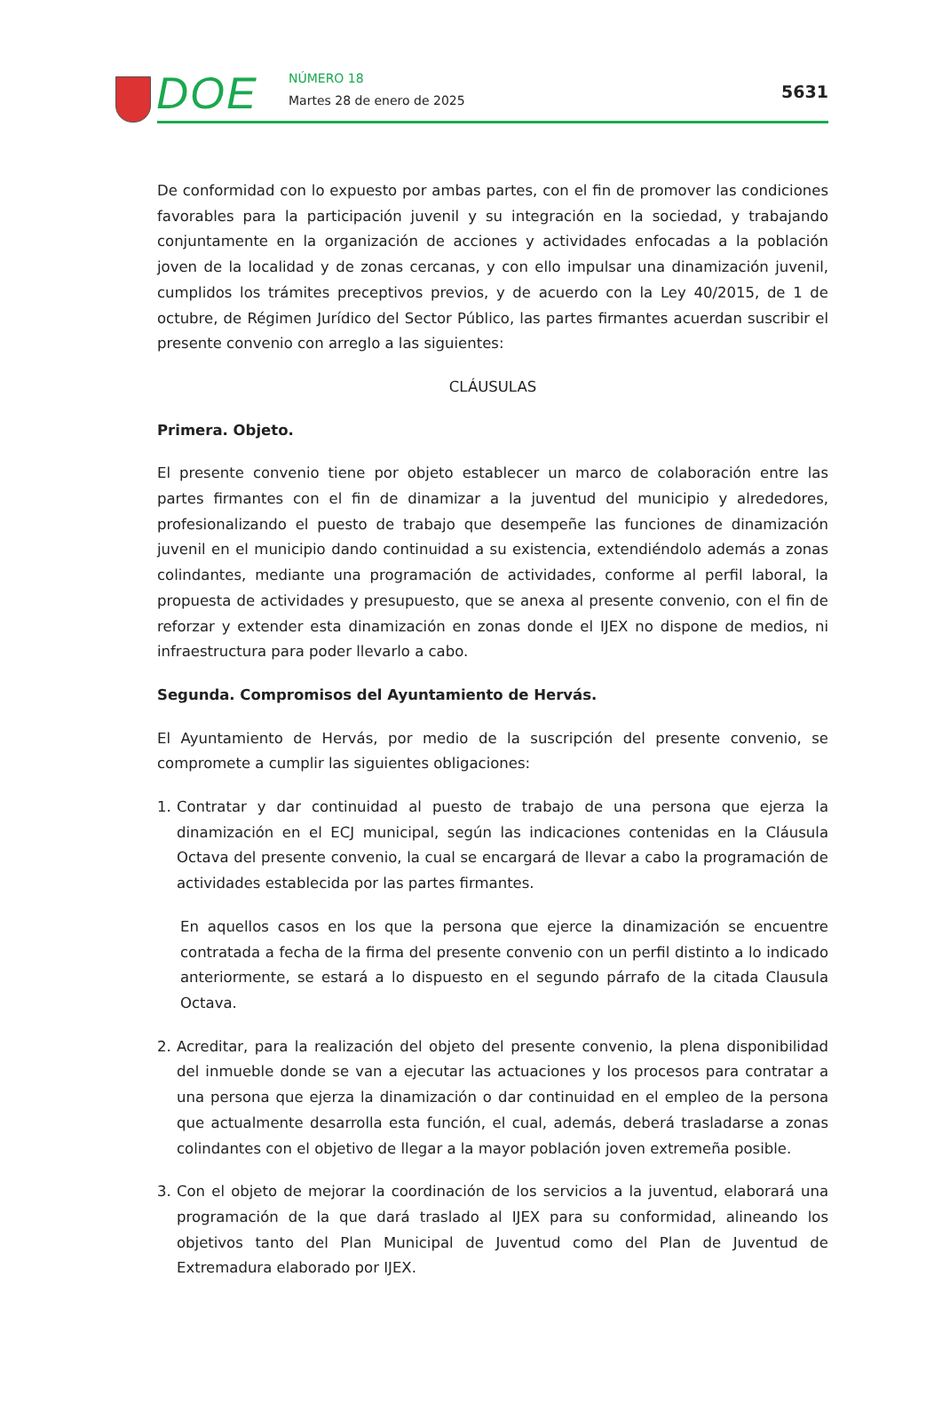DOE NÚMERO 18
Martes 28 de enero de 2025 5631
De conformidad con lo expuesto por ambas partes, con el fin de promover las condiciones favorables para la participación juvenil y su integración en la sociedad, y trabajando conjuntamente en la organización de acciones y actividades enfocadas a la población joven de la localidad y de zonas cercanas, y con ello impulsar una dinamización juvenil, cumplidos los trámites preceptivos previos, y de acuerdo con la Ley 40/2015, de 1 de octubre, de Régimen Jurídico del Sector Público, las partes firmantes acuerdan suscribir el presente convenio con arreglo a las siguientes:
CLÁUSULAS
Primera. Objeto.
El presente convenio tiene por objeto establecer un marco de colaboración entre las partes firmantes con el fin de dinamizar a la juventud del municipio y alrededores, profesionalizando el puesto de trabajo que desempeñe las funciones de dinamización juvenil en el municipio dando continuidad a su existencia, extendiéndolo además a zonas colindantes, mediante una programación de actividades, conforme al perfil laboral, la propuesta de actividades y presupuesto, que se anexa al presente convenio, con el fin de reforzar y extender esta dinamización en zonas donde el IJEX no dispone de medios, ni infraestructura para poder llevarlo a cabo.
Segunda. Compromisos del Ayuntamiento de Hervás.
El Ayuntamiento de Hervás, por medio de la suscripción del presente convenio, se compromete a cumplir las siguientes obligaciones:
1. Contratar y dar continuidad al puesto de trabajo de una persona que ejerza la dinamización en el ECJ municipal, según las indicaciones contenidas en la Cláusula Octava del presente convenio, la cual se encargará de llevar a cabo la programación de actividades establecida por las partes firmantes.
En aquellos casos en los que la persona que ejerce la dinamización se encuentre contratada a fecha de la firma del presente convenio con un perfil distinto a lo indicado anteriormente, se estará a lo dispuesto en el segundo párrafo de la citada Clausula Octava.
2. Acreditar, para la realización del objeto del presente convenio, la plena disponibilidad del inmueble donde se van a ejecutar las actuaciones y los procesos para contratar a una persona que ejerza la dinamización o dar continuidad en el empleo de la persona que actualmente desarrolla esta función, el cual, además, deberá trasladarse a zonas colindantes con el objetivo de llegar a la mayor población joven extremeña posible.
3. Con el objeto de mejorar la coordinación de los servicios a la juventud, elaborará una programación de la que dará traslado al IJEX para su conformidad, alineando los objetivos tanto del Plan Municipal de Juventud como del Plan de Juventud de Extremadura elaborado por IJEX.